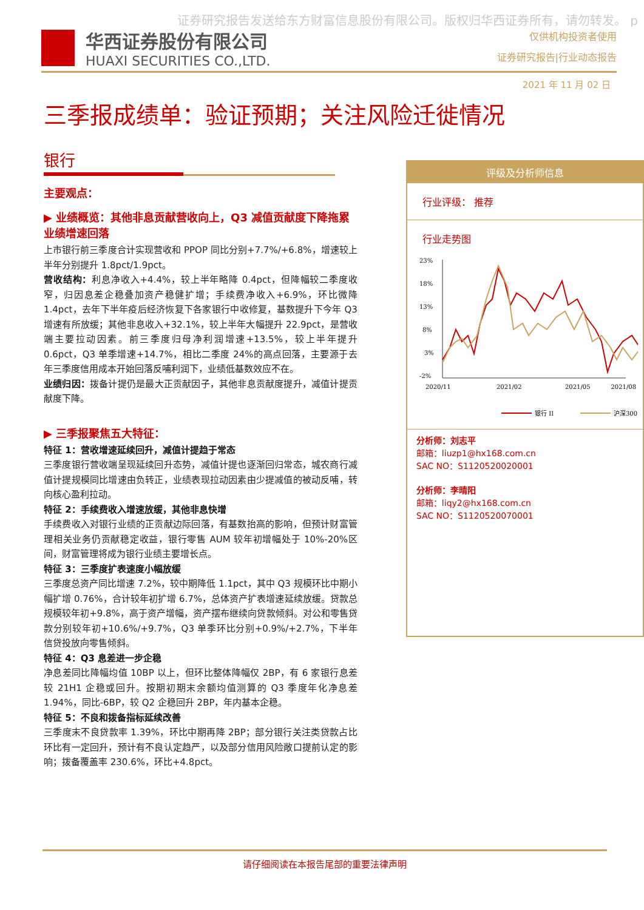证券研究报告发送给东方财富信息股份有限公司。版权归华西证券所有，请勿转发。 p
华西证券股份有限公司
HUAXI SECURITIES CO.,LTD.
仅供机构投资者使用
证券研究报告|行业动态报告
2021 年 11 月 02 日
三季报成绩单：验证预期；关注风险迁徙情况
银行
主要观点：
▶ 业绩概览：其他非息贡献营收向上，Q3 减值贡献度下降拖累业绩增速回落
上市银行前三季度合计实现营收和 PPOP 同比分别+7.7%/+6.8%，增速较上半年分别提升 1.8pct/1.9pct。
营收结构：利息净收入+4.4%，较上半年略降 0.4pct，但降幅较二季度收窄，归因息差企稳叠加资产稳健扩增；手续费净收入+6.9%，环比微降 1.4pct，去年下半年疫后经济恢复下各家银行中收修复，基数提升下今年 Q3 增速有所放缓；其他非息收入+32.1%，较上半年大幅提升 22.9pct，是营收端主要拉动因素。前三季度归母净利润增速+13.5%，较上半年提升 0.6pct，Q3 单季增速+14.7%，相比二季度 24%的高点回落，主要源于去年三季度信用成本开始回落反哺利润下，业绩低基数效应不在。
业绩归因：拨备计提仍是最大正贡献因子，其他非息贡献度提升，减值计提贡献度下降。
▶ 三季报聚焦五大特征：
特征 1：营收增速延续回升，减值计提趋于常态
三季度银行营收端呈现延续回升态势，减值计提也逐渐回归常态，城农商行减值计提规模同比增速由负转正，业绩表现拉动因素由少提减值的被动反哺，转向核心盈利拉动。
特征 2：手续费收入增速放缓，其他非息快增
手续费收入对银行业绩的正贡献边际回落，有基数抬高的影响，但预计财富管理相关业务仍贡献稳定收益，银行零售 AUM 较年初增幅处于 10%-20%区间，财富管理将成为银行业绩主要增长点。
特征 3：三季度扩表速度小幅放缓
三季度总资产同比增速 7.2%，较中期降低 1.1pct，其中 Q3 规模环比中期小幅扩增 0.76%，合计较年初扩增 6.7%，总体资产扩表增速延续放缓。贷款总规模较年初+9.8%，高于资产增幅，资产摆布继续向贷款倾斜。对公和零售贷款分别较年初+10.6%/+9.7%，Q3 单季环比分别+0.9%/+2.7%，下半年信贷投放向零售倾斜。
特征 4：Q3 息差进一步企稳
净息差同比降幅均值 10BP 以上，但环比整体降幅仅 2BP，有 6 家银行息差较 21H1 企稳或回升。按期初期末余额均值测算的 Q3 季度年化净息差 1.94%，同比-6BP，较 Q2 企稳回升 2BP，年内基本企稳。
特征 5：不良和拨备指标延续改善
三季度末不良贷款率 1.39%，环比中期再降 2BP；部分银行关注类贷款占比环比有一定回升，预计有不良认定趋严，以及部分信用风险敞口提前认定的影响；拨备覆盖率 230.6%，环比+4.8pct。
评级及分析师信息
行业评级： 推荐
行业走势图
23%
18%
13%
8%
3%
-2%
2020/11
2021/02
2021/05
2021/08
银行 II
沪深300
分析师：刘志平
邮箱：liuzp1@hx168.com.cn
SAC NO：S1120520020001
分析师：李晴阳
邮箱：liqy2@hx168.com.cn
SAC NO：S1120520070001
请仔细阅读在本报告尾部的重要法律声明